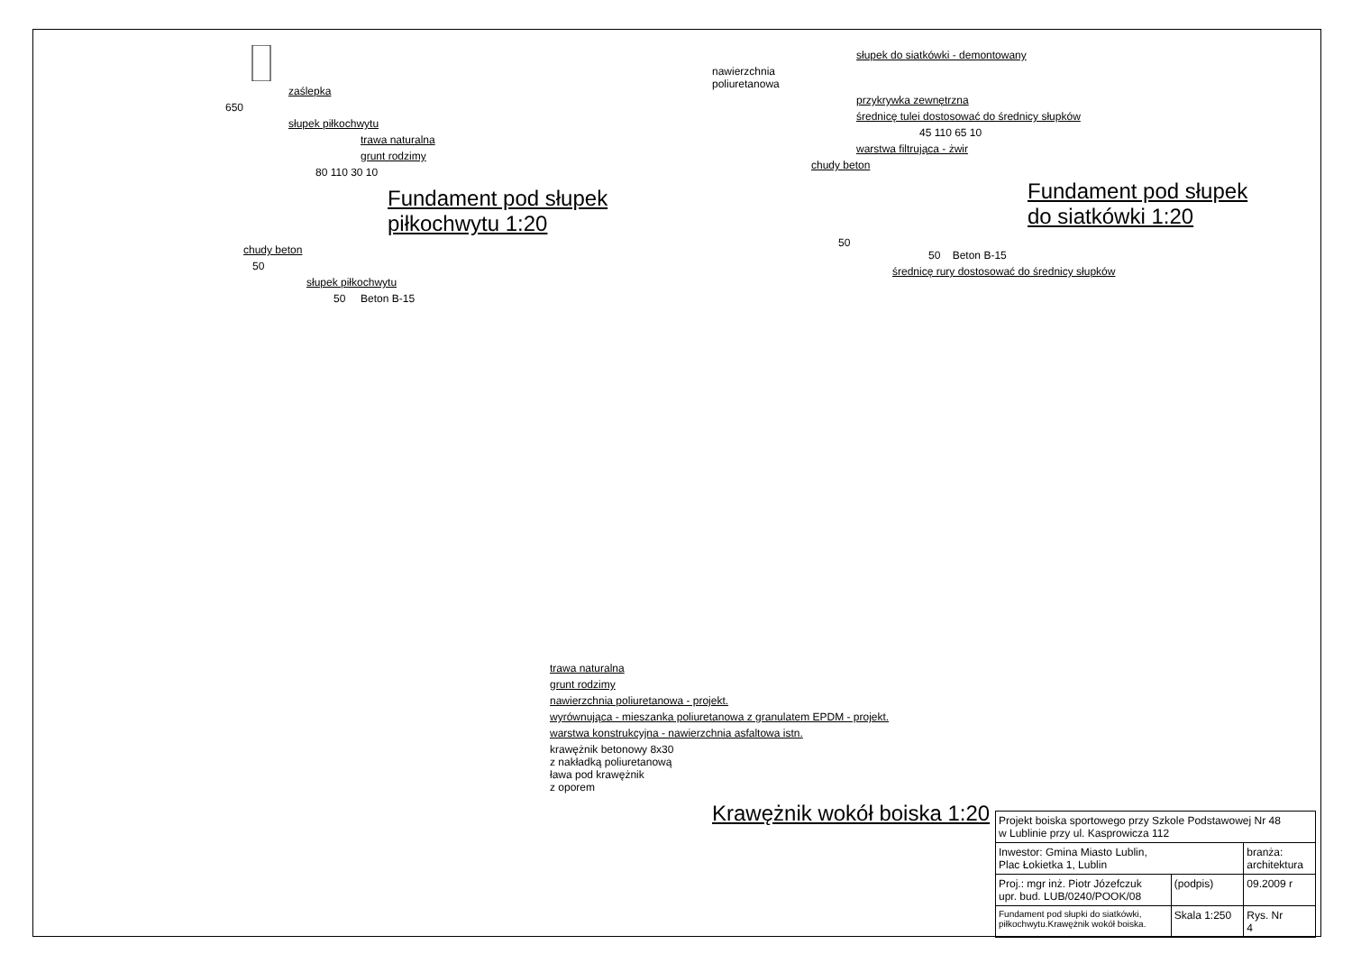zaślepka
650
słupek piłkochwytu
trawa naturalna
grunt rodzimy
80 110 30 10
Fundament pod słupek
piłkochwytu 1:20
chudy beton
50
słupek piłkochwytu
50 Beton B-15
słupek do siatkówki - demontowany
nawierzchnia
poliuretanowa
przykrywka zewnętrzna
średnicę tulei dostosować do średnicy słupków
45 110 65 10
warstwa filtrująca - żwir
chudy beton
Fundament pod słupek
do siatkówki 1:20
50
50 Beton B-15
średnicę rury dostosować do średnicy słupków
trawa naturalna
grunt rodzimy
nawierzchnia poliuretanowa - projekt.
wyrównująca - mieszanka poliuretanowa z granulatem EPDM - projekt.
warstwa konstrukcyjna - nawierzchnia asfaltowa istn.
krawężnik betonowy 8x30
z nakładką poliuretanową
ława pod krawężnik
z oporem
Krawężnik wokół boiska 1:20
| Projekt boiska sportowego przy Szkole Podstawowej Nr 48 w Lublinie przy ul. Kasprowicza 112 | | |
| Inwestor: Gmina Miasto Lublin, Plac Łokietka 1, Lublin | | branża: architektura |
| Proj.: mgr inż. Piotr Józefczuk upr. bud. LUB/0240/POOK/08 | (podpis) | 09.2009 r |
| Fundament pod słupki do siatkówki, piłkochwytu.Krawężnik wokół boiska. | Skala 1:250 | Rys. Nr 4 |